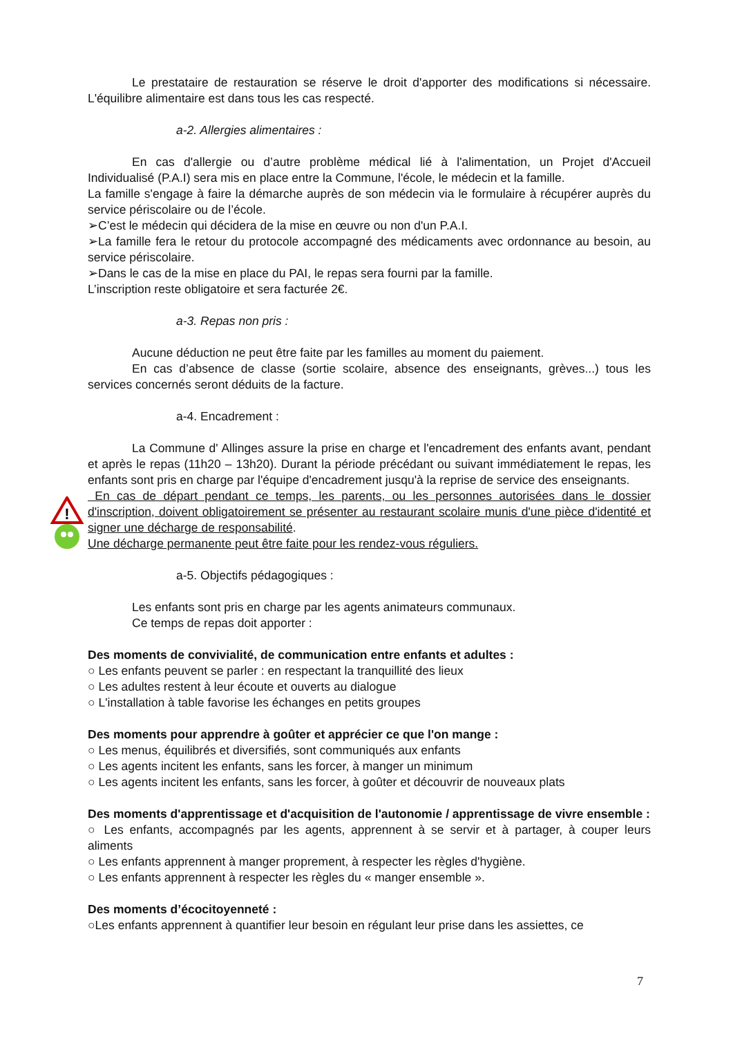!
Le prestataire de restauration se réserve le droit d'apporter des modifications si nécessaire. L'équilibre alimentaire est dans tous les cas respecté.
a-2. Allergies alimentaires :
En cas d'allergie ou d’autre problème médical lié à l'alimentation, un Projet d'Accueil Individualisé (P.A.I) sera mis en place entre la Commune, l'école, le médecin et la famille.
La famille s'engage à faire la démarche auprès de son médecin via le formulaire à récupérer auprès du service périscolaire ou de l’école.
➢C’est le médecin qui décidera de la mise en œuvre ou non d'un P.A.I.
➢La famille fera le retour du protocole accompagné des médicaments avec ordonnance au besoin, au service périscolaire.
➢Dans le cas de la mise en place du PAI, le repas sera fourni par la famille.
L’inscription reste obligatoire et sera facturée 2€.
a-3. Repas non pris :
Aucune déduction ne peut être faite par les familles au moment du paiement.
En cas d’absence de classe (sortie scolaire, absence des enseignants, grèves...) tous les services concernés seront déduits de la facture.
a-4. Encadrement :
La Commune d' Allinges assure la prise en charge et l'encadrement des enfants avant, pendant et après le repas (11h20 – 13h20). Durant la période précédant ou suivant immédiatement le repas, les enfants sont pris en charge par l'équipe d'encadrement jusqu'à la reprise de service des enseignants.
En cas de départ pendant ce temps, les parents, ou les personnes autorisées dans le dossier d'inscription, doivent obligatoirement se présenter au restaurant scolaire munis d'une pièce d'identité et signer une décharge de responsabilité.
Une décharge permanente peut être faite pour les rendez-vous réguliers.
a-5. Objectifs pédagogiques :
Les enfants sont pris en charge par les agents animateurs communaux.
Ce temps de repas doit apporter :
Des moments de convivialité, de communication entre enfants et adultes :
○ Les enfants peuvent se parler : en respectant la tranquillité des lieux
○ Les adultes restent à leur écoute et ouverts au dialogue
○ L'installation à table favorise les échanges en petits groupes
Des moments pour apprendre à goûter et apprécier ce que l'on mange :
○ Les menus, équilibrés et diversifiés, sont communiqués aux enfants
○ Les agents incitent les enfants, sans les forcer, à manger un minimum
○ Les agents incitent les enfants, sans les forcer, à goûter et découvrir de nouveaux plats
Des moments d'apprentissage et d'acquisition de l'autonomie / apprentissage de vivre ensemble :
○ Les enfants, accompagnés par les agents, apprennent à se servir et à partager, à couper leurs aliments
○ Les enfants apprennent à manger proprement, à respecter les règles d'hygiène.
○ Les enfants apprennent à respecter les règles du « manger ensemble ».
Des moments d’écocitoyenneté :
○Les enfants apprennent à quantifier leur besoin en régulant leur prise dans les assiettes, ce
7